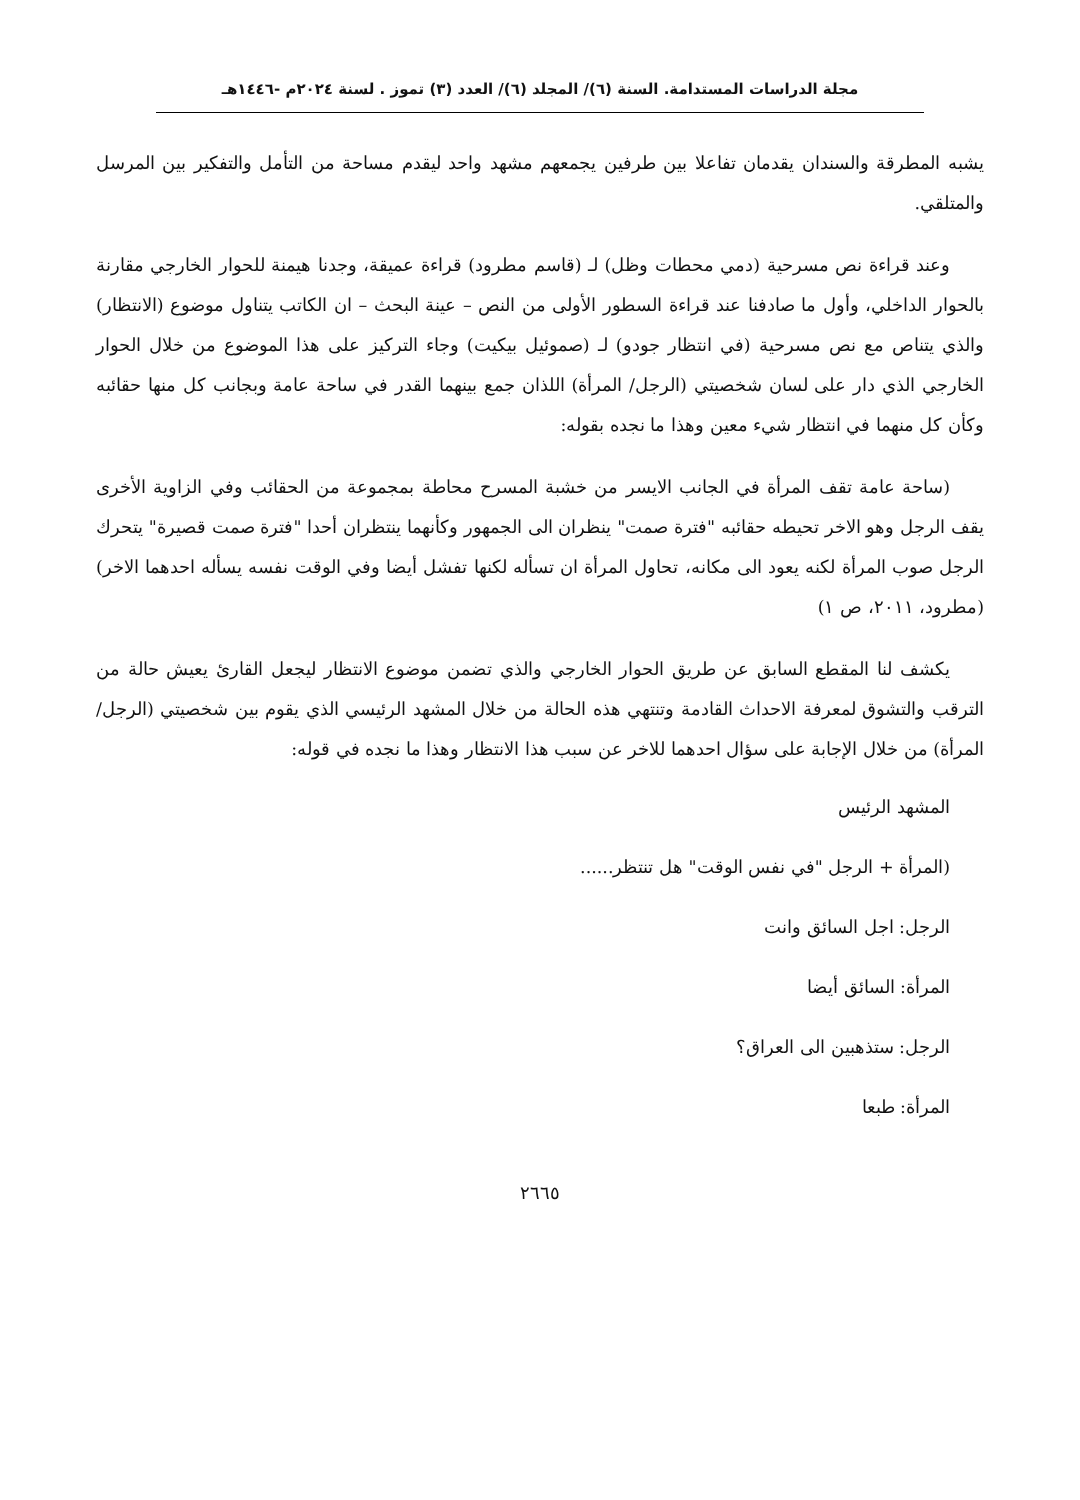مجلة الدراسات المستدامة. السنة (٦)/ المجلد (٦)/ العدد (٣) تموز . لسنة ٢٠٢٤م -١٤٤٦هـ
يشبه المطرقة والسندان يقدمان تفاعلا بين طرفين يجمعهم مشهد واحد ليقدم مساحة من التأمل والتفكير بين المرسل والمتلقي.
وعند قراءة نص مسرحية (دمي محطات وظل) لـ (قاسم مطرود) قراءة عميقة، وجدنا هيمنة للحوار الخارجي مقارنة بالحوار الداخلي، وأول ما صادفنا عند قراءة السطور الأولى من النص – عينة البحث – ان الكاتب يتناول موضوع (الانتظار) والذي يتناص مع نص مسرحية (في انتظار جودو) لـ (صموئيل بيكيت) وجاء التركيز على هذا الموضوع من خلال الحوار الخارجي الذي دار على لسان شخصيتي (الرجل/ المرأة) اللذان جمع بينهما القدر في ساحة عامة وبجانب كل منها حقائبه وكأن كل منهما في انتظار شيء معين وهذا ما نجده بقوله:
(ساحة عامة تقف المرأة في الجانب الايسر من خشبة المسرح محاطة بمجموعة من الحقائب وفي الزاوية الأخرى يقف الرجل وهو الاخر تحيطه حقائبه "فترة صمت" ينظران الى الجمهور وكأنهما ينتظران أحدا "فترة صمت قصيرة" يتحرك الرجل صوب المرأة لكنه يعود الى مكانه، تحاول المرأة ان تسأله لكنها تفشل أيضا وفي الوقت نفسه يسأله احدهما الاخر) (مطرود، ٢٠١١، ص ١)
يكشف لنا المقطع السابق عن طريق الحوار الخارجي والذي تضمن موضوع الانتظار ليجعل القارئ يعيش حالة من الترقب والتشوق لمعرفة الاحداث القادمة وتنتهي هذه الحالة من خلال المشهد الرئيسي الذي يقوم بين شخصيتي (الرجل/ المرأة) من خلال الإجابة على سؤال احدهما للاخر عن سبب هذا الانتظار وهذا ما نجده في قوله:
المشهد الرئيس
(المرأة + الرجل "في نفس الوقت" هل تنتظر......
الرجل: اجل السائق وانت
المرأة: السائق أيضا
الرجل: ستذهبين الى العراق؟
المرأة: طبعا
٢٦٦٥